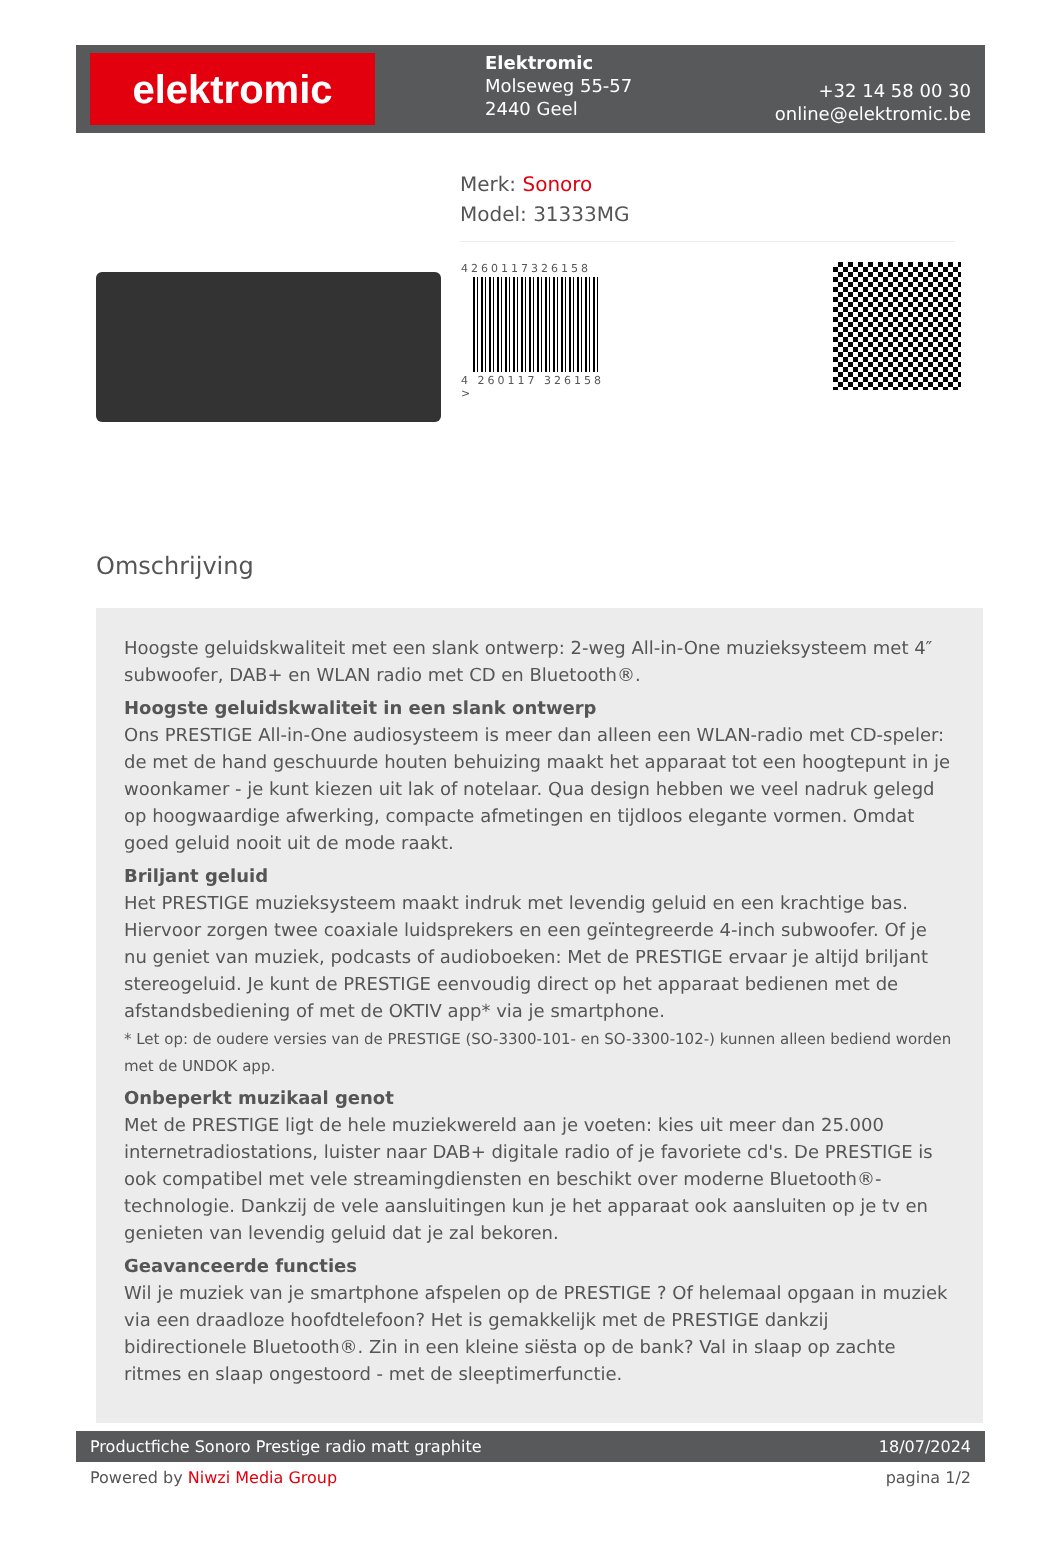elektromic
Elektromic
Molseweg 55-57
2440 Geel
+32 14 58 00 30
online@elektromic.be
Merk: Sonoro
Model: 31333MG
4260117326158
4 260117 326158 >
Omschrijving
Hoogste geluidskwaliteit met een slank ontwerp: 2-weg All-in-One muzieksysteem met 4″ subwoofer, DAB+ en WLAN radio met CD en Bluetooth®.
Hoogste geluidskwaliteit in een slank ontwerp
Ons PRESTIGE All-in-One audiosysteem is meer dan alleen een WLAN-radio met CD-speler: de met de hand geschuurde houten behuizing maakt het apparaat tot een hoogtepunt in je woonkamer - je kunt kiezen uit lak of notelaar. Qua design hebben we veel nadruk gelegd op hoogwaardige afwerking, compacte afmetingen en tijdloos elegante vormen. Omdat goed geluid nooit uit de mode raakt.
Briljant geluid
Het PRESTIGE muzieksysteem maakt indruk met levendig geluid en een krachtige bas. Hiervoor zorgen twee coaxiale luidsprekers en een geïntegreerde 4-inch subwoofer. Of je nu geniet van muziek, podcasts of audioboeken: Met de PRESTIGE ervaar je altijd briljant stereogeluid. Je kunt de PRESTIGE eenvoudig direct op het apparaat bedienen met de afstandsbediening of met de OKTIV app* via je smartphone.
* Let op: de oudere versies van de PRESTIGE (SO-3300-101- en SO-3300-102-) kunnen alleen bediend worden met de UNDOK app.
Onbeperkt muzikaal genot
Met de PRESTIGE ligt de hele muziekwereld aan je voeten: kies uit meer dan 25.000 internetradiostations, luister naar DAB+ digitale radio of je favoriete cd's. De PRESTIGE is ook compatibel met vele streamingdiensten en beschikt over moderne Bluetooth®-technologie. Dankzij de vele aansluitingen kun je het apparaat ook aansluiten op je tv en genieten van levendig geluid dat je zal bekoren.
Geavanceerde functies
Wil je muziek van je smartphone afspelen op de PRESTIGE ? Of helemaal opgaan in muziek via een draadloze hoofdtelefoon? Het is gemakkelijk met de PRESTIGE dankzij bidirectionele Bluetooth®. Zin in een kleine siësta op de bank? Val in slaap op zachte ritmes en slaap ongestoord - met de sleeptimerfunctie.
Productfiche Sonoro Prestige radio matt graphite 18/07/2024
Powered by Niwzi Media Group pagina 1/2